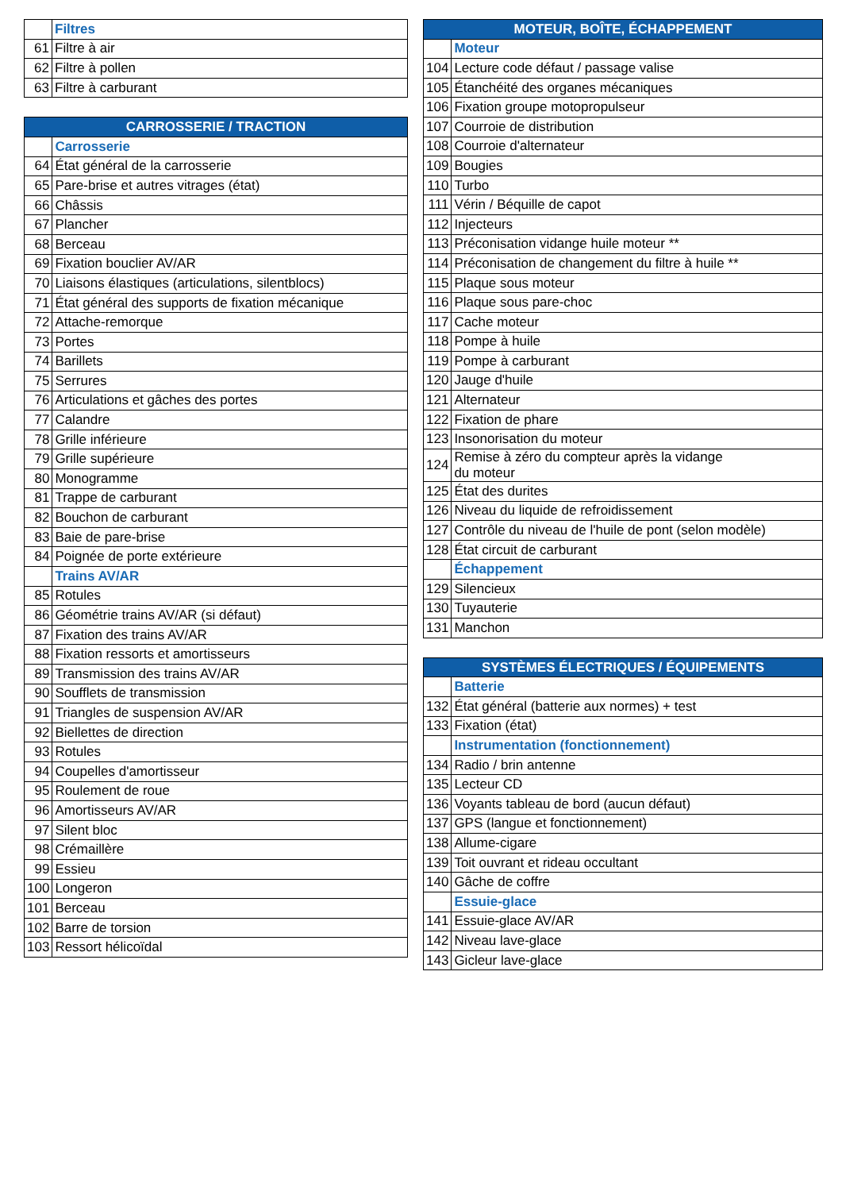| | Filtres |
| 61 | Filtre à air |
| 62 | Filtre à pollen |
| 63 | Filtre à carburant |
| CARROSSERIE / TRACTION | |
| --- | --- |
| | Carrosserie |
| 64 | État général de la carrosserie |
| 65 | Pare-brise et autres vitrages (état) |
| 66 | Châssis |
| 67 | Plancher |
| 68 | Berceau |
| 69 | Fixation bouclier AV/AR |
| 70 | Liaisons élastiques (articulations, silentblocs) |
| 71 | État général des supports de fixation mécanique |
| 72 | Attache-remorque |
| 73 | Portes |
| 74 | Barillets |
| 75 | Serrures |
| 76 | Articulations et gâches des portes |
| 77 | Calandre |
| 78 | Grille inférieure |
| 79 | Grille supérieure |
| 80 | Monogramme |
| 81 | Trappe de carburant |
| 82 | Bouchon de carburant |
| 83 | Baie de pare-brise |
| 84 | Poignée de porte extérieure |
| | Trains AV/AR |
| 85 | Rotules |
| 86 | Géométrie trains AV/AR (si défaut) |
| 87 | Fixation des trains AV/AR |
| 88 | Fixation ressorts et amortisseurs |
| 89 | Transmission des trains AV/AR |
| 90 | Soufflets de transmission |
| 91 | Triangles de suspension AV/AR |
| 92 | Biellettes de direction |
| 93 | Rotules |
| 94 | Coupelles d'amortisseur |
| 95 | Roulement de roue |
| 96 | Amortisseurs AV/AR |
| 97 | Silent bloc |
| 98 | Crémaillère |
| 99 | Essieu |
| 100 | Longeron |
| 101 | Berceau |
| 102 | Barre de torsion |
| 103 | Ressort hélicoïdal |
| MOTEUR, BOÎTE, ÉCHAPPEMENT | |
| --- | --- |
| | Moteur |
| 104 | Lecture code défaut / passage valise |
| 105 | Étanchéité des organes mécaniques |
| 106 | Fixation groupe motopropulseur |
| 107 | Courroie de distribution |
| 108 | Courroie d'alternateur |
| 109 | Bougies |
| 110 | Turbo |
| 111 | Vérin / Béquille de capot |
| 112 | Injecteurs |
| 113 | Préconisation vidange huile moteur ** |
| 114 | Préconisation de changement du filtre à huile ** |
| 115 | Plaque sous moteur |
| 116 | Plaque sous pare-choc |
| 117 | Cache moteur |
| 118 | Pompe à huile |
| 119 | Pompe à carburant |
| 120 | Jauge d'huile |
| 121 | Alternateur |
| 122 | Fixation de phare |
| 123 | Insonorisation du moteur |
| 124 | Remise à zéro du compteur après la vidange du moteur |
| 125 | État des durites |
| 126 | Niveau du liquide de refroidissement |
| 127 | Contrôle du niveau de l'huile de pont (selon modèle) |
| 128 | État circuit de carburant |
| | Échappement |
| 129 | Silencieux |
| 130 | Tuyauterie |
| 131 | Manchon |
| SYSTÈMES ÉLECTRIQUES / ÉQUIPEMENTS | |
| --- | --- |
| | Batterie |
| 132 | État général (batterie aux normes) + test |
| 133 | Fixation (état) |
| | Instrumentation (fonctionnement) |
| 134 | Radio / brin antenne |
| 135 | Lecteur CD |
| 136 | Voyants tableau de bord (aucun défaut) |
| 137 | GPS (langue et fonctionnement) |
| 138 | Allume-cigare |
| 139 | Toit ouvrant et rideau occultant |
| 140 | Gâche de coffre |
| | Essuie-glace |
| 141 | Essuie-glace AV/AR |
| 142 | Niveau lave-glace |
| 143 | Gicleur lave-glace |